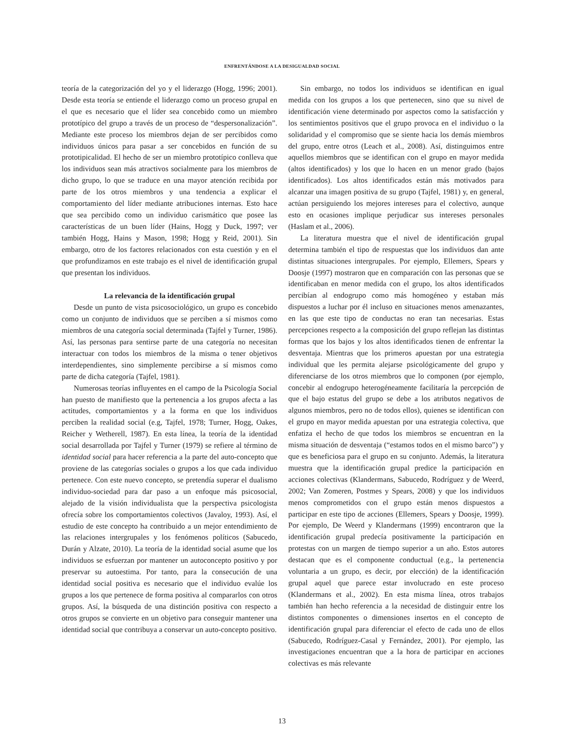ENFRENTÁNDOSE A LA DESIGUALDAD SOCIAL
teoría de la categorización del yo y el liderazgo (Hogg, 1996; 2001). Desde esta teoría se entiende el liderazgo como un proceso grupal en el que es necesario que el líder sea concebido como un miembro prototípico del grupo a través de un proceso de “despersonalización”. Mediante este proceso los miembros dejan de ser percibidos como individuos únicos para pasar a ser concebidos en función de su prototipicalidad. El hecho de ser un miembro prototípico conlleva que los individuos sean más atractivos socialmente para los miembros de dicho grupo, lo que se traduce en una mayor atención recibida por parte de los otros miembros y una tendencia a explicar el comportamiento del líder mediante atribuciones internas. Esto hace que sea percibido como un individuo carismático que posee las características de un buen líder (Hains, Hogg y Duck, 1997; ver también Hogg, Hains y Mason, 1998; Hogg y Reid, 2001). Sin embargo, otro de los factores relacionados con esta cuestión y en el que profundizamos en este trabajo es el nivel de identificación grupal que presentan los individuos.
La relevancia de la identificación grupal
Desde un punto de vista psicosociológico, un grupo es concebido como un conjunto de individuos que se perciben a sí mismos como miembros de una categoría social determinada (Tajfel y Turner, 1986). Así, las personas para sentirse parte de una categoría no necesitan interactuar con todos los miembros de la misma o tener objetivos interdependientes, sino simplemente percibirse a sí mismos como parte de dicha categoría (Tajfel, 1981).
Numerosas teorías influyentes en el campo de la Psicología Social han puesto de manifiesto que la pertenencia a los grupos afecta a las actitudes, comportamientos y a la forma en que los individuos perciben la realidad social (e.g, Tajfel, 1978; Turner, Hogg, Oakes, Reicher y Wetherell, 1987). En esta línea, la teoría de la identidad social desarrollada por Tajfel y Turner (1979) se refiere al término de identidad social para hacer referencia a la parte del auto-concepto que proviene de las categorías sociales o grupos a los que cada individuo pertenece. Con este nuevo concepto, se pretendía superar el dualismo individuo-sociedad para dar paso a un enfoque más psicosocial, alejado de la visión individualista que la perspectiva psicologista ofrecía sobre los comportamientos colectivos (Javaloy, 1993). Así, el estudio de este concepto ha contribuido a un mejor entendimiento de las relaciones intergrupales y los fenómenos políticos (Sabucedo, Durán y Alzate, 2010). La teoría de la identidad social asume que los individuos se esfuerzan por mantener un autoconcepto positivo y por preservar su autoestima. Por tanto, para la consecución de una identidad social positiva es necesario que el individuo evalúe los grupos a los que pertenece de forma positiva al compararlos con otros grupos. Así, la búsqueda de una distinción positiva con respecto a otros grupos se convierte en un objetivo para conseguir mantener una identidad social que contribuya a conservar un auto-concepto positivo.
Sin embargo, no todos los individuos se identifican en igual medida con los grupos a los que pertenecen, sino que su nivel de identificación viene determinado por aspectos como la satisfacción y los sentimientos positivos que el grupo provoca en el individuo o la solidaridad y el compromiso que se siente hacia los demás miembros del grupo, entre otros (Leach et al., 2008). Así, distinguimos entre aquellos miembros que se identifican con el grupo en mayor medida (altos identificados) y los que lo hacen en un menor grado (bajos identificados). Los altos identificados están más motivados para alcanzar una imagen positiva de su grupo (Tajfel, 1981) y, en general, actúan persiguiendo los mejores intereses para el colectivo, aunque esto en ocasiones implique perjudicar sus intereses personales (Haslam et al., 2006).
La literatura muestra que el nivel de identificación grupal determina también el tipo de respuestas que los individuos dan ante distintas situaciones intergrupales. Por ejemplo, Ellemers, Spears y Doosje (1997) mostraron que en comparación con las personas que se identificaban en menor medida con el grupo, los altos identificados percibían al endogrupo como más homogéneo y estaban más dispuestos a luchar por él incluso en situaciones menos amenazantes, en las que este tipo de conductas no eran tan necesarias. Estas percepciones respecto a la composición del grupo reflejan las distintas formas que los bajos y los altos identificados tienen de enfrentar la desventaja. Mientras que los primeros apuestan por una estrategia individual que les permita alejarse psicológicamente del grupo y diferenciarse de los otros miembros que lo componen (por ejemplo, concebir al endogrupo heterogéneamente facilitaría la percepción de que el bajo estatus del grupo se debe a los atributos negativos de algunos miembros, pero no de todos ellos), quienes se identifican con el grupo en mayor medida apuestan por una estrategia colectiva, que enfatiza el hecho de que todos los miembros se encuentran en la misma situación de desventaja (“estamos todos en el mismo barco”) y que es beneficiosa para el grupo en su conjunto. Además, la literatura muestra que la identificación grupal predice la participación en acciones colectivas (Klandermans, Sabucedo, Rodríguez y de Weerd, 2002; Van Zomeren, Postmes y Spears, 2008) y que los individuos menos comprometidos con el grupo están menos dispuestos a participar en este tipo de acciones (Ellemers, Spears y Doosje, 1999). Por ejemplo, De Weerd y Klandermans (1999) encontraron que la identificación grupal predecía positivamente la participación en protestas con un margen de tiempo superior a un año. Estos autores destacan que es el componente conductual (e.g., la pertenencia voluntaria a un grupo, es decir, por elección) de la identificación grupal aquel que parece estar involucrado en este proceso (Klandermans et al., 2002). En esta misma línea, otros trabajos también han hecho referencia a la necesidad de distinguir entre los distintos componentes o dimensiones insertos en el concepto de identificación grupal para diferenciar el efecto de cada uno de ellos (Sabucedo, Rodríguez-Casal y Fernández, 2001). Por ejemplo, las investigaciones encuentran que a la hora de participar en acciones colectivas es más relevante
13